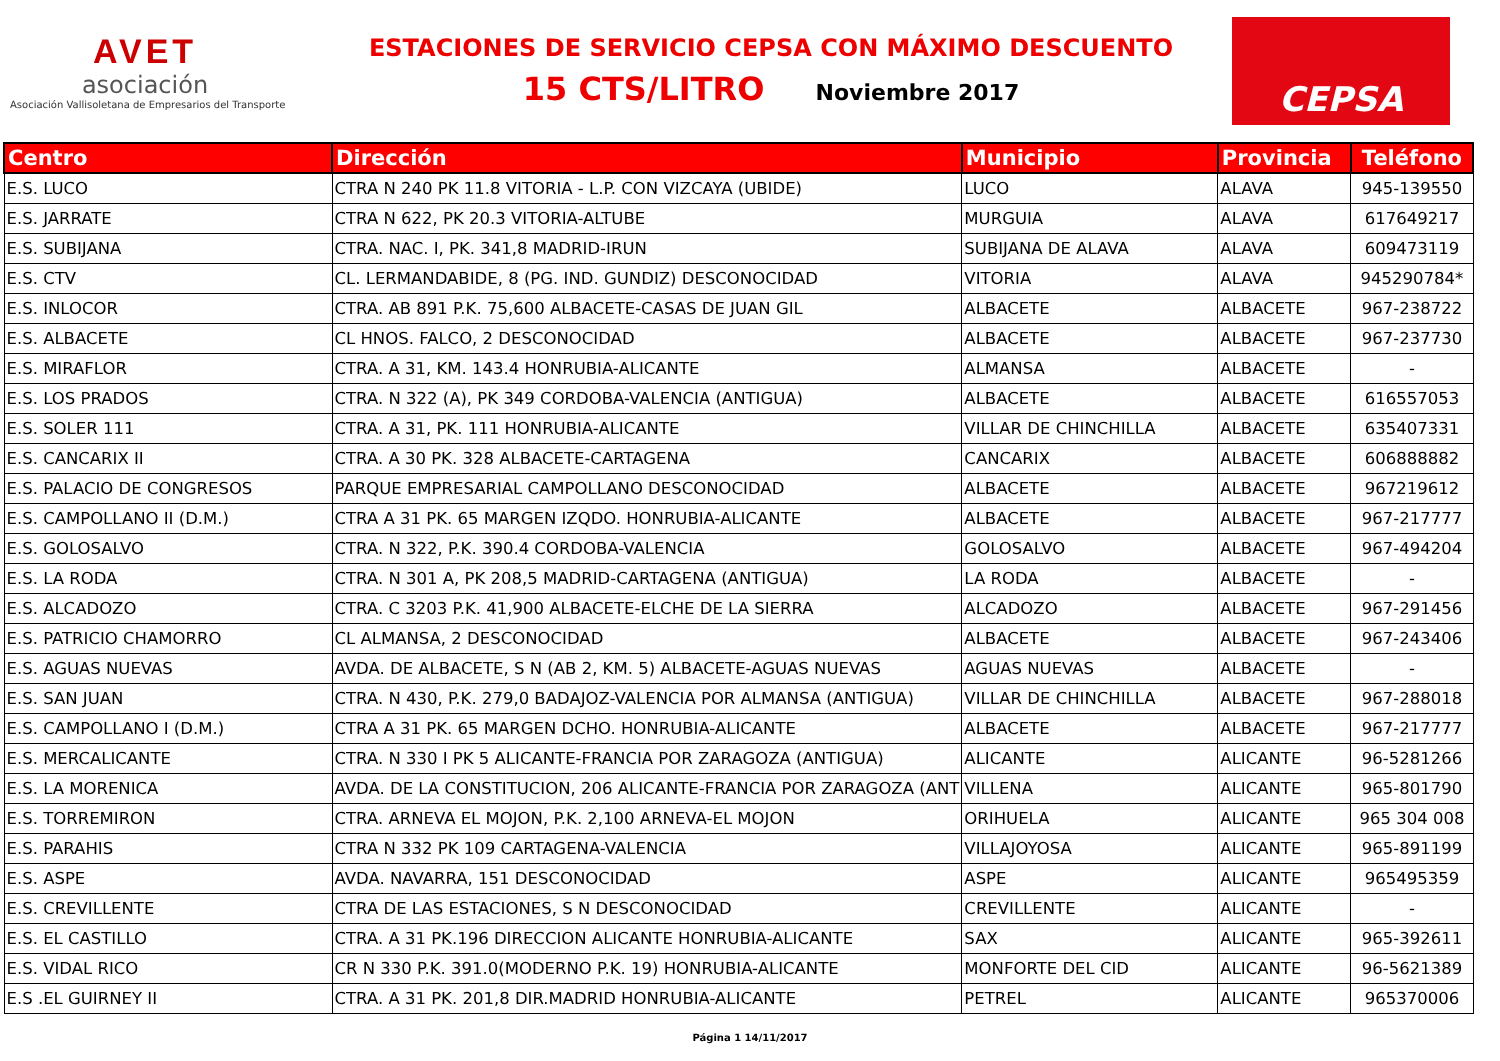AVET
asociación
Asociación Vallisoletana de Empresarios del Transporte
ESTACIONES DE SERVICIO CEPSA CON MÁXIMO DESCUENTO
15 CTS/LITRO Noviembre 2017
CEPSA
| Centro | Dirección | Municipio | Provincia | Teléfono |
| --- | --- | --- | --- | --- |
| E.S. LUCO | CTRA N 240 PK 11.8 VITORIA - L.P. CON VIZCAYA (UBIDE) | LUCO | ALAVA | 945-139550 |
| E.S. JARRATE | CTRA N 622, PK 20.3 VITORIA-ALTUBE | MURGUIA | ALAVA | 617649217 |
| E.S. SUBIJANA | CTRA. NAC. I, PK. 341,8 MADRID-IRUN | SUBIJANA DE ALAVA | ALAVA | 609473119 |
| E.S. CTV | CL. LERMANDABIDE, 8 (PG. IND. GUNDIZ) DESCONOCIDAD | VITORIA | ALAVA | 945290784* |
| E.S. INLOCOR | CTRA. AB 891 P.K. 75,600 ALBACETE-CASAS DE JUAN GIL | ALBACETE | ALBACETE | 967-238722 |
| E.S. ALBACETE | CL HNOS. FALCO, 2 DESCONOCIDAD | ALBACETE | ALBACETE | 967-237730 |
| E.S. MIRAFLOR | CTRA. A 31, KM. 143.4 HONRUBIA-ALICANTE | ALMANSA | ALBACETE | - |
| E.S. LOS PRADOS | CTRA. N 322 (A), PK 349 CORDOBA-VALENCIA (ANTIGUA) | ALBACETE | ALBACETE | 616557053 |
| E.S. SOLER 111 | CTRA. A 31, PK. 111 HONRUBIA-ALICANTE | VILLAR DE CHINCHILLA | ALBACETE | 635407331 |
| E.S. CANCARIX II | CTRA. A 30 PK. 328 ALBACETE-CARTAGENA | CANCARIX | ALBACETE | 606888882 |
| E.S. PALACIO DE CONGRESOS | PARQUE EMPRESARIAL CAMPOLLANO DESCONOCIDAD | ALBACETE | ALBACETE | 967219612 |
| E.S. CAMPOLLANO II (D.M.) | CTRA A 31 PK. 65 MARGEN IZQDO. HONRUBIA-ALICANTE | ALBACETE | ALBACETE | 967-217777 |
| E.S. GOLOSALVO | CTRA. N 322, P.K. 390.4 CORDOBA-VALENCIA | GOLOSALVO | ALBACETE | 967-494204 |
| E.S. LA RODA | CTRA. N 301 A, PK 208,5 MADRID-CARTAGENA (ANTIGUA) | LA RODA | ALBACETE | - |
| E.S. ALCADOZO | CTRA. C 3203 P.K. 41,900 ALBACETE-ELCHE DE LA SIERRA | ALCADOZO | ALBACETE | 967-291456 |
| E.S. PATRICIO CHAMORRO | CL ALMANSA, 2 DESCONOCIDAD | ALBACETE | ALBACETE | 967-243406 |
| E.S. AGUAS NUEVAS | AVDA. DE ALBACETE, S N (AB 2, KM. 5) ALBACETE-AGUAS NUEVAS | AGUAS NUEVAS | ALBACETE | - |
| E.S. SAN JUAN | CTRA. N 430, P.K. 279,0 BADAJOZ-VALENCIA POR ALMANSA (ANTIGUA) | VILLAR DE CHINCHILLA | ALBACETE | 967-288018 |
| E.S. CAMPOLLANO I (D.M.) | CTRA A 31 PK. 65 MARGEN DCHO. HONRUBIA-ALICANTE | ALBACETE | ALBACETE | 967-217777 |
| E.S. MERCALICANTE | CTRA. N 330 I PK 5 ALICANTE-FRANCIA POR ZARAGOZA (ANTIGUA) | ALICANTE | ALICANTE | 96-5281266 |
| E.S. LA MORENICA | AVDA. DE LA CONSTITUCION, 206 ALICANTE-FRANCIA POR ZARAGOZA (ANT | VILLENA | ALICANTE | 965-801790 |
| E.S. TORREMIRON | CTRA. ARNEVA EL MOJON, P.K. 2,100 ARNEVA-EL MOJON | ORIHUELA | ALICANTE | 965 304 008 |
| E.S. PARAHIS | CTRA N 332 PK 109 CARTAGENA-VALENCIA | VILLAJOYOSA | ALICANTE | 965-891199 |
| E.S. ASPE | AVDA. NAVARRA, 151 DESCONOCIDAD | ASPE | ALICANTE | 965495359 |
| E.S. CREVILLENTE | CTRA DE LAS ESTACIONES, S N DESCONOCIDAD | CREVILLENTE | ALICANTE | - |
| E.S. EL CASTILLO | CTRA. A 31 PK.196 DIRECCION ALICANTE HONRUBIA-ALICANTE | SAX | ALICANTE | 965-392611 |
| E.S. VIDAL RICO | CR N 330 P.K. 391.0(MODERNO P.K. 19) HONRUBIA-ALICANTE | MONFORTE DEL CID | ALICANTE | 96-5621389 |
| E.S .EL GUIRNEY II | CTRA. A 31 PK. 201,8 DIR.MADRID HONRUBIA-ALICANTE | PETREL | ALICANTE | 965370006 |
Página 1 14/11/2017